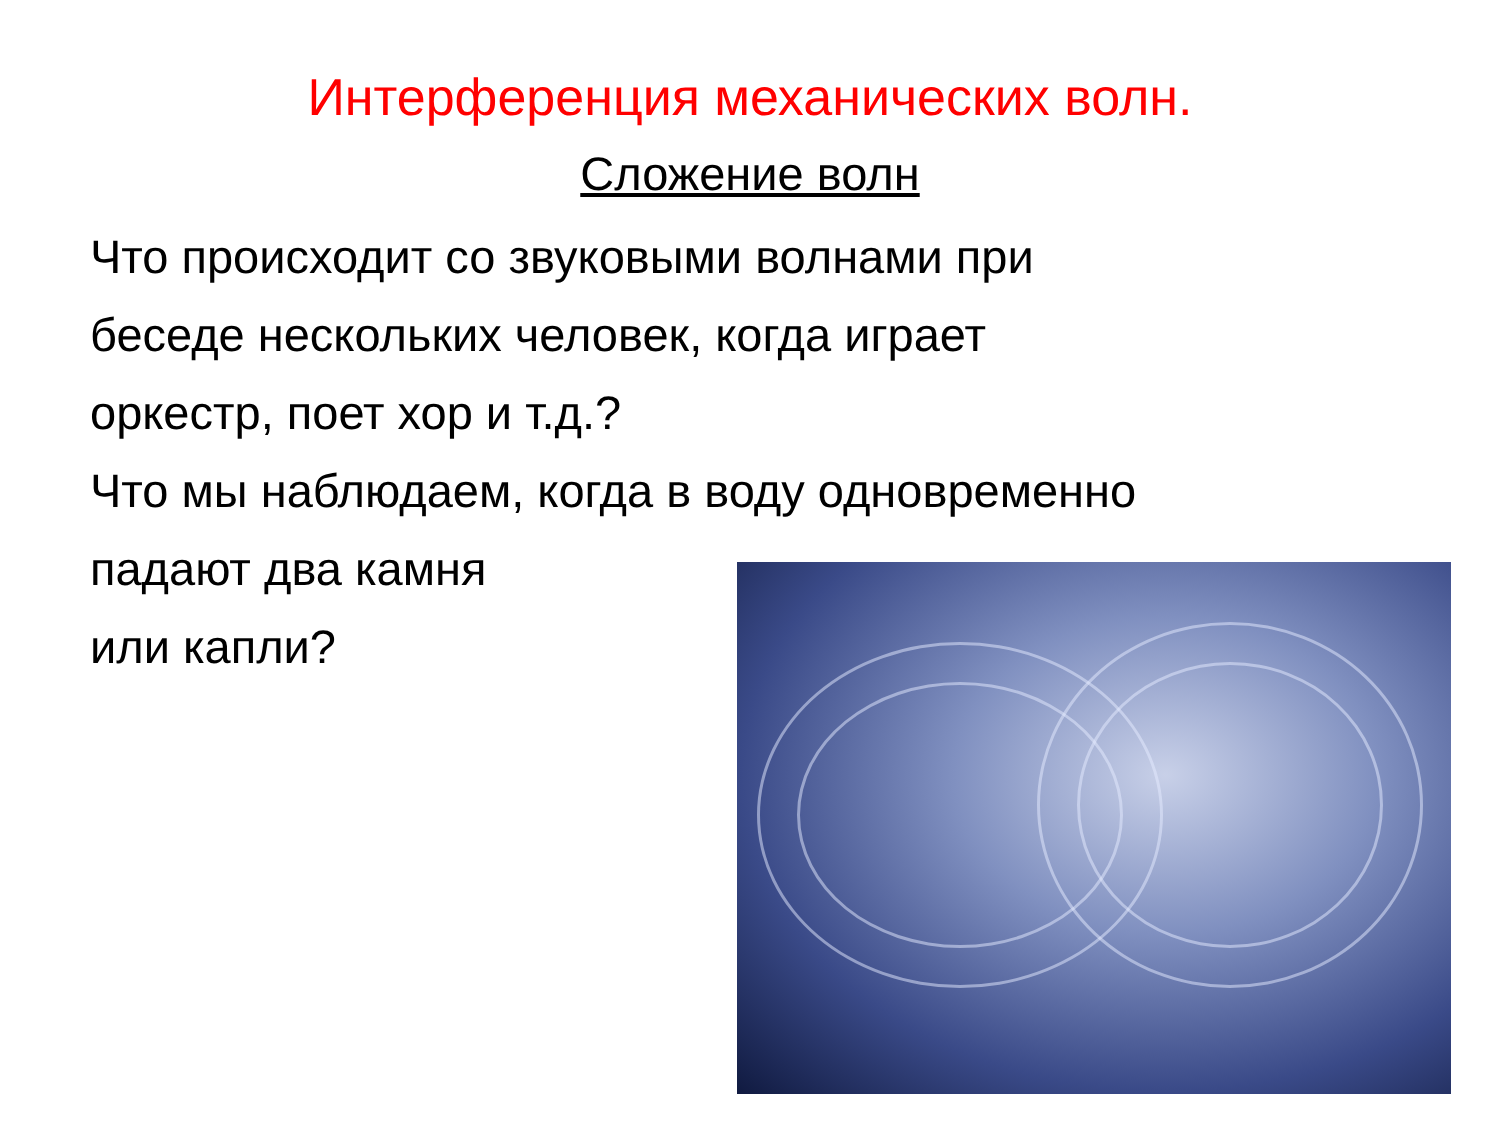Интерференция механических волн.
Сложение волн
Что происходит со звуковыми волнами при
беседе нескольких человек, когда играет
оркестр, поет хор и т.д.?
Что мы наблюдаем, когда в воду одновременно
падают два камня
или капли?